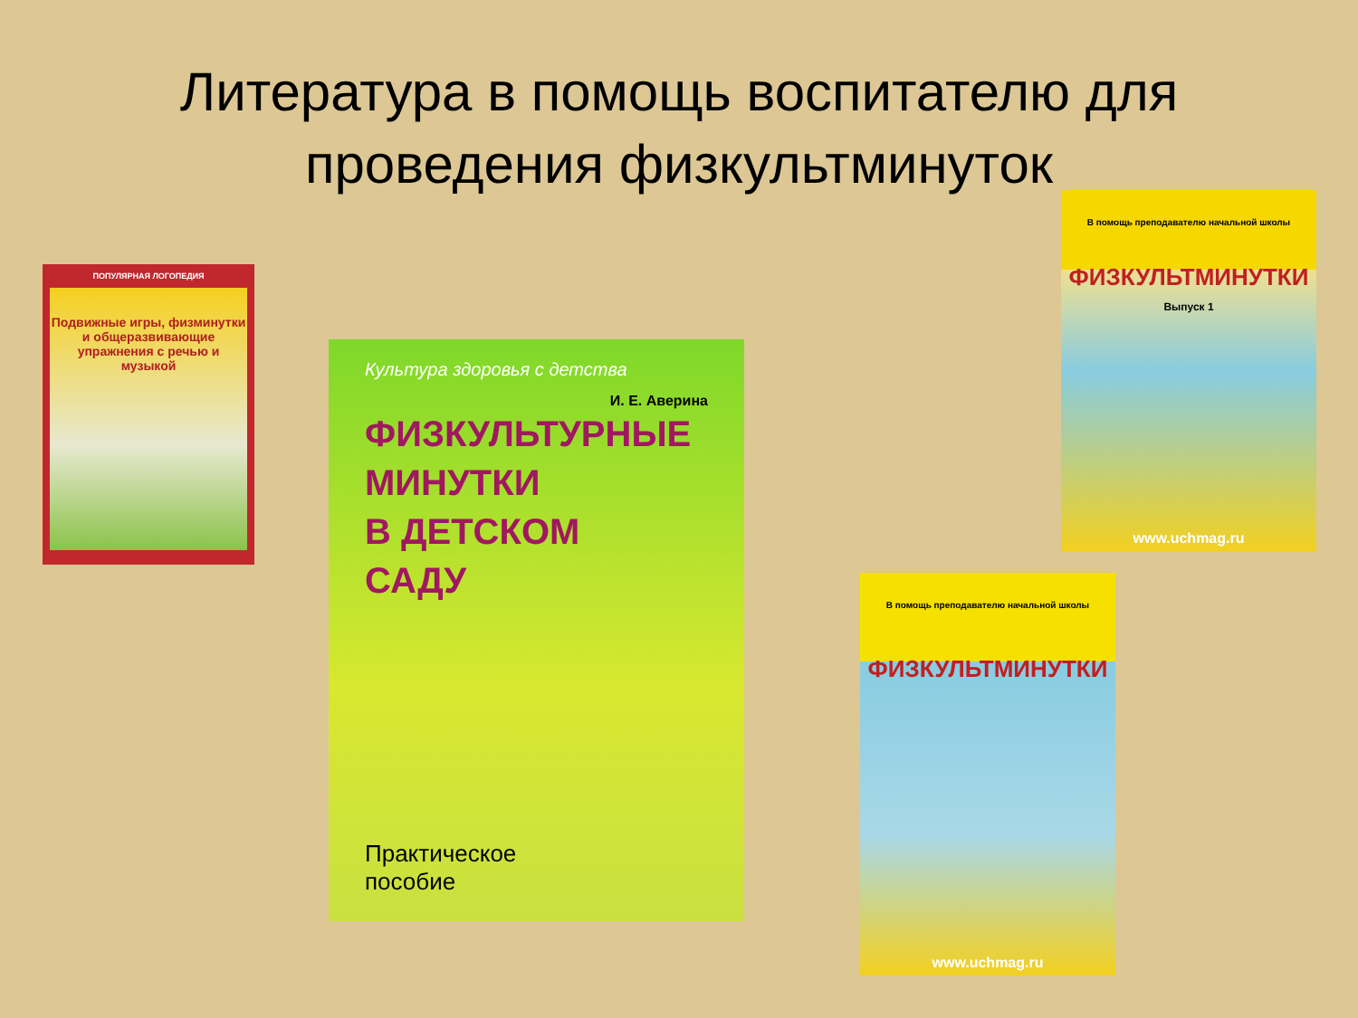Литература в помощь воспитателю для
проведения физкультминуток
ПОПУЛЯРНАЯ ЛОГОПЕДИЯ
Подвижные игры, физминутки и общеразвивающие упражнения с речью и музыкой
Культура здоровья с детства
И. Е. Аверина
ФИЗКУЛЬТУРНЫЕ
МИНУТКИ
В ДЕТСКОМ
САДУ
Практическое
пособие
В помощь преподавателю начальной школы
ФИЗКУЛЬТМИНУТКИ
Выпуск 1
www.uchmag.ru
В помощь преподавателю начальной школы
ФИЗКУЛЬТМИНУТКИ
www.uchmag.ru